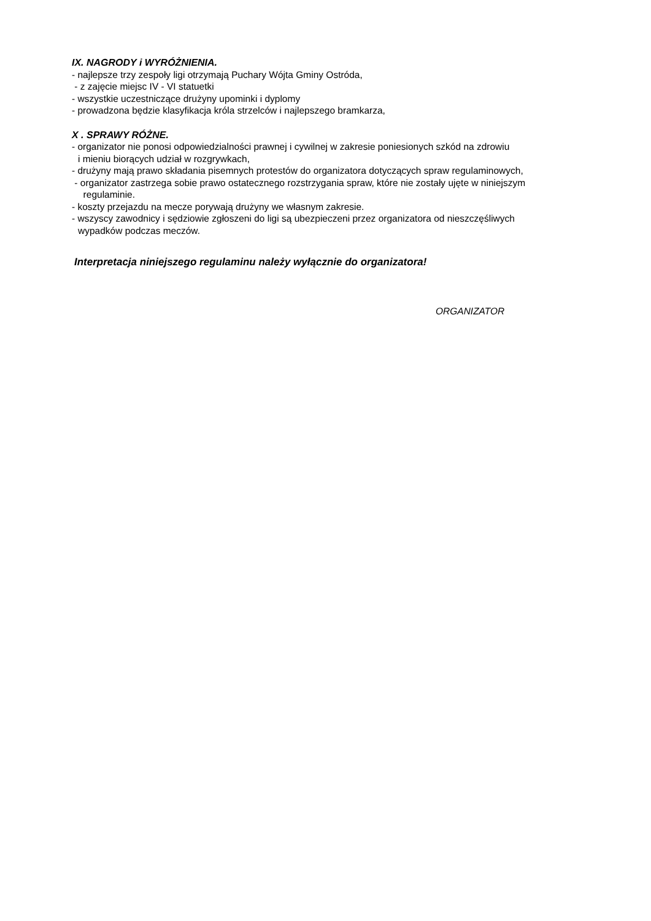IX. NAGRODY i WYRÓŻNIENIA.
- najlepsze trzy zespoły ligi otrzymają Puchary Wójta Gminy Ostróda,
- z zajęcie miejsc IV - VI statuetki
- wszystkie uczestniczące drużyny upominki i dyplomy
- prowadzona będzie klasyfikacja króla strzelców i najlepszego bramkarza,
X . SPRAWY RÓŻNE.
- organizator nie ponosi odpowiedzialności prawnej i cywilnej w zakresie poniesionych szkód na zdrowiu
i mieniu biorących udział w rozgrywkach,
- drużyny mają prawo składania pisemnych protestów do organizatora dotyczących spraw regulaminowych,
- organizator zastrzega sobie prawo ostatecznego rozstrzygania spraw, które nie zostały ujęte w niniejszym
regulaminie.
- koszty przejazdu na mecze porywają drużyny we własnym zakresie.
- wszyscy zawodnicy i sędziowie zgłoszeni do ligi są ubezpieczeni przez organizatora od nieszczęśliwych
wypadków podczas meczów.
Interpretacja niniejszego regulaminu należy wyłącznie do organizatora!
ORGANIZATOR